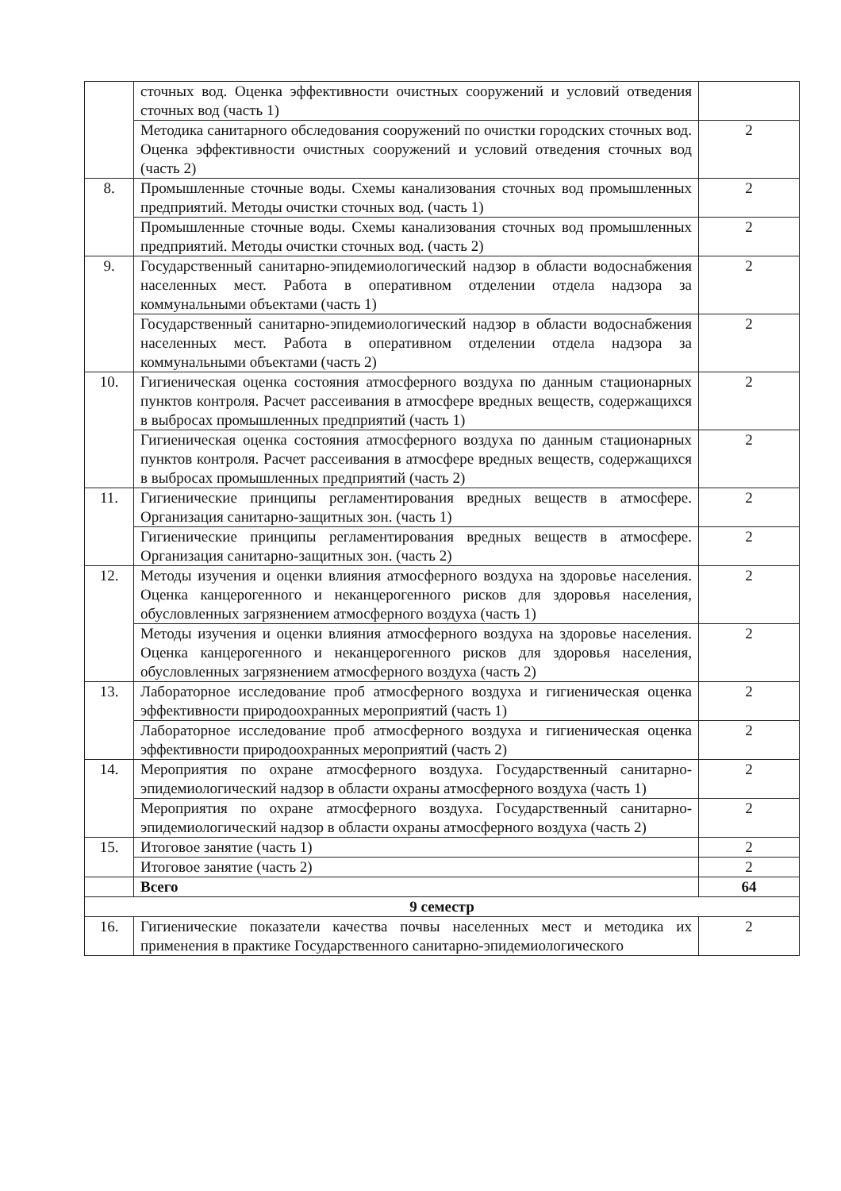| | сточных вод. Оценка эффективности очистных сооружений и условий отведения сточных вод (часть 1) | |
| | Методика санитарного обследования сооружений по очистки городских сточных вод. Оценка эффективности очистных сооружений и условий отведения сточных вод (часть 2) | 2 |
| 8. | Промышленные сточные воды. Схемы канализования сточных вод промышленных предприятий. Методы очистки сточных вод. (часть 1) | 2 |
| | Промышленные сточные воды. Схемы канализования сточных вод промышленных предприятий. Методы очистки сточных вод. (часть 2) | 2 |
| 9. | Государственный санитарно-эпидемиологический надзор в области водоснабжения населенных мест. Работа в оперативном отделении отдела надзора за коммунальными объектами (часть 1) | 2 |
| | Государственный санитарно-эпидемиологический надзор в области водоснабжения населенных мест. Работа в оперативном отделении отдела надзора за коммунальными объектами (часть 2) | 2 |
| 10. | Гигиеническая оценка состояния атмосферного воздуха по данным стационарных пунктов контроля. Расчет рассеивания в атмосфере вредных веществ, содержащихся в выбросах промышленных предприятий (часть 1) | 2 |
| | Гигиеническая оценка состояния атмосферного воздуха по данным стационарных пунктов контроля. Расчет рассеивания в атмосфере вредных веществ, содержащихся в выбросах промышленных предприятий (часть 2) | 2 |
| 11. | Гигиенические принципы регламентирования вредных веществ в атмосфере. Организация санитарно-защитных зон. (часть 1) | 2 |
| | Гигиенические принципы регламентирования вредных веществ в атмосфере. Организация санитарно-защитных зон. (часть 2) | 2 |
| 12. | Методы изучения и оценки влияния атмосферного воздуха на здоровье населения. Оценка канцерогенного и неканцерогенного рисков для здоровья населения, обусловленных загрязнением атмосферного воздуха (часть 1) | 2 |
| | Методы изучения и оценки влияния атмосферного воздуха на здоровье населения. Оценка канцерогенного и неканцерогенного рисков для здоровья населения, обусловленных загрязнением атмосферного воздуха (часть 2) | 2 |
| 13. | Лабораторное исследование проб атмосферного воздуха и гигиеническая оценка эффективности природоохранных мероприятий (часть 1) | 2 |
| | Лабораторное исследование проб атмосферного воздуха и гигиеническая оценка эффективности природоохранных мероприятий (часть 2) | 2 |
| 14. | Мероприятия по охране атмосферного воздуха. Государственный санитарно-эпидемиологический надзор в области охраны атмосферного воздуха (часть 1) | 2 |
| | Мероприятия по охране атмосферного воздуха. Государственный санитарно-эпидемиологический надзор в области охраны атмосферного воздуха (часть 2) | 2 |
| 15. | Итоговое занятие (часть 1) | 2 |
| | Итоговое занятие (часть 2) | 2 |
| | Всего | 64 |
| 9 семестр | | |
| 16. | Гигиенические показатели качества почвы населенных мест и методика их применения в практике Государственного санитарно-эпидемиологического | 2 |